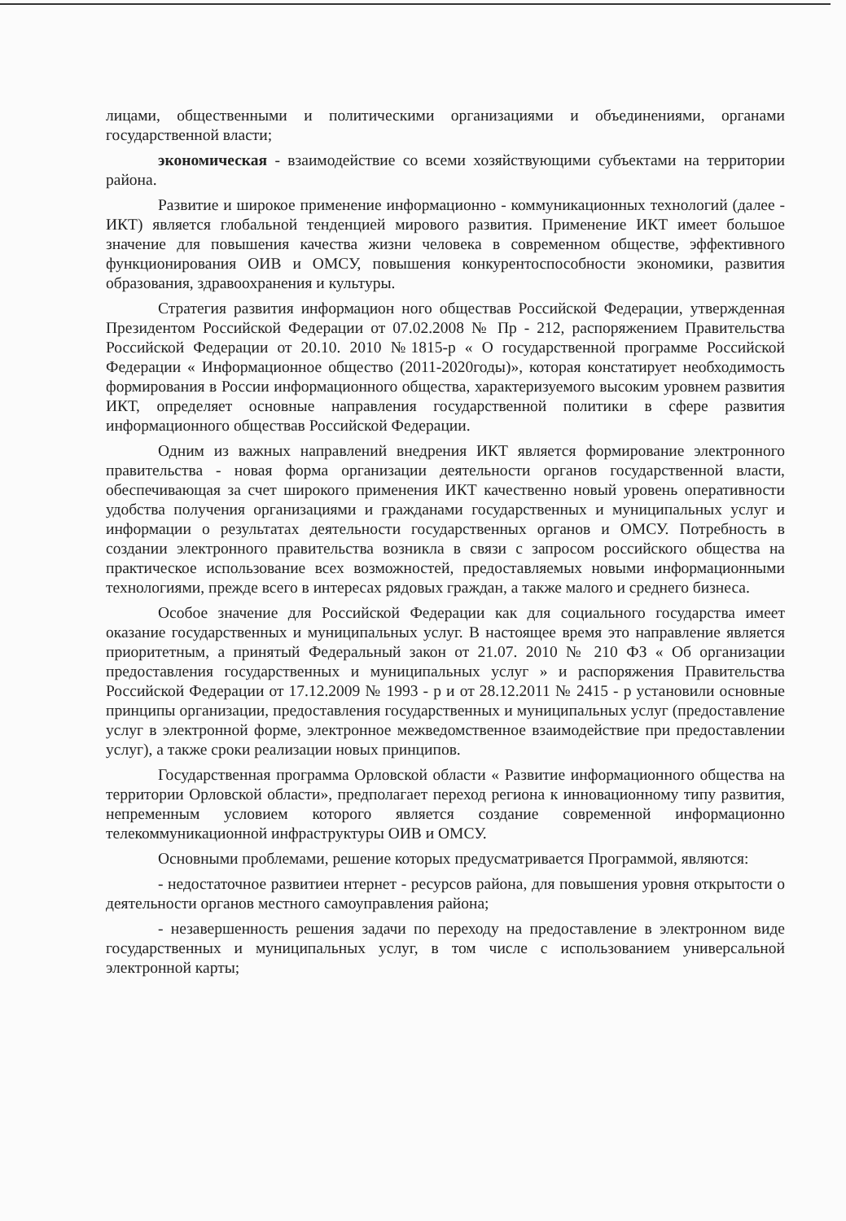лицами, общественными и политическими организациями и объединениями, органами государственной власти;
экономическая - взаимодействие со всеми хозяйствующими субъектами на территории района.
Развитие и широкое применение информационно - коммуникационных технологий (далее - ИКТ) является глобальной тенденцией мирового развития. Применение ИКТ имеет большое значение для повышения качества жизни человека в современном обществе, эффективного функционирования ОИВ и ОМСУ, повышения конкурентоспособности экономики, развития образования, здравоохранения и культуры.
Стратегия развития информацион ного обществав Российской Федерации, утвержденная Президентом Российской Федерации от 07.02.2008 № Пр - 212, распоряжением Правительства Российской Федерации от 20.10. 2010 №1815-р « О государственной программе Российской Федерации « Информационное общество (2011-2020годы)», которая констатирует необходимость формирования в России информационного общества, характеризуемого высоким уровнем развития ИКТ, определяет основные направления государственной политики в сфере развития информационного обществав Российской Федерации.
Одним из важных направлений внедрения ИКТ является формирование электронного правительства - новая форма организации деятельности органов государственной власти, обеспечивающая за счет широкого применения ИКТ качественно новый уровень оперативности удобства получения организациями и гражданами государственных и муниципальных услуг и информации о результатах деятельности государственных органов и ОМСУ. Потребность в создании электронного правительства возникла в связи с запросом российского общества на практическое использование всех возможностей, предоставляемых новыми информационными технологиями, прежде всего в интересах рядовых граждан, а также малого и среднего бизнеса.
Особое значение для Российской Федерации как для социального государства имеет оказание государственных и муниципальных услуг. В настоящее время это направление является приоритетным, а принятый Федеральный закон от 21.07. 2010 № 210 ФЗ « Об организации предоставления государственных и муниципальных услуг » и распоряжения Правительства Российской Федерации от 17.12.2009 № 1993 - р и от 28.12.2011 № 2415 - р установили основные принципы организации, предоставления государственных и муниципальных услуг (предоставление услуг в электронной форме, электронное межведомственное взаимодействие при предоставлении услуг), а также сроки реализации новых принципов.
Государственная программа Орловской области « Развитие информационного общества на территории Орловской области», предполагает переход региона к инновационному типу развития, непременным условием которого является создание современной информационно телекоммуникационной инфраструктуры ОИВ и ОМСУ.
Основными проблемами, решение которых предусматривается Программой, являются:
- недостаточное развитиеи нтернет - ресурсов района, для повышения уровня открытости о деятельности органов местного самоуправления района;
- незавершенность решения задачи по переходу на предоставление в электронном виде государственных и муниципальных услуг, в том числе с использованием универсальной электронной карты;